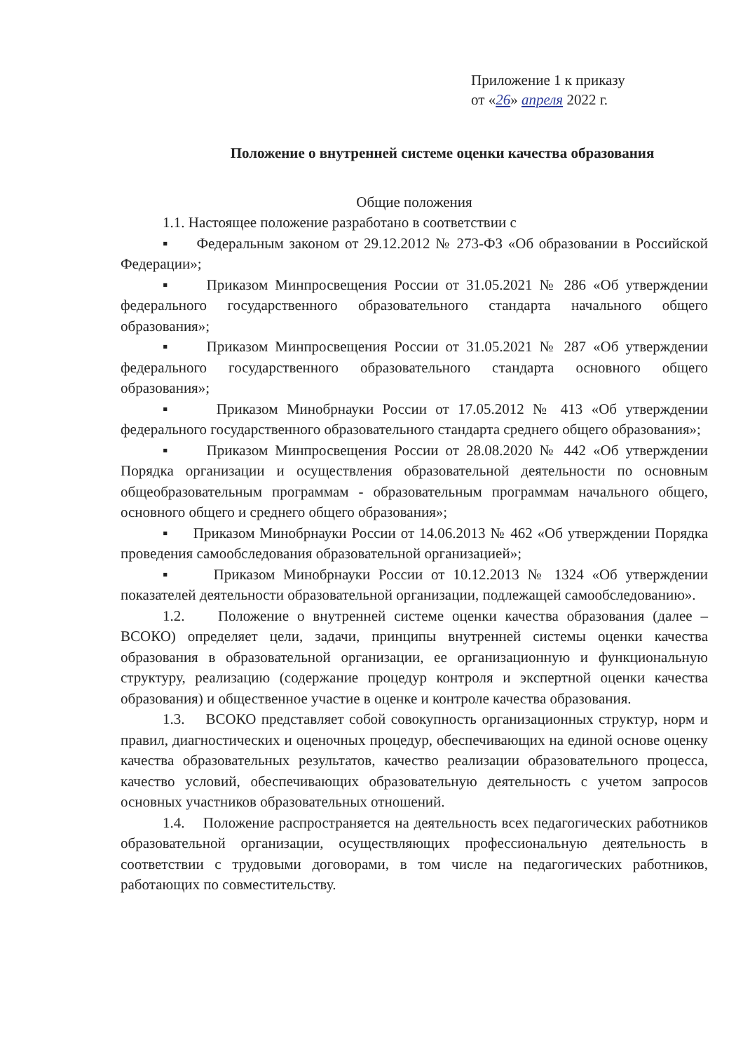Приложение 1 к приказу
от «26» апреля 2022 г.
Положение о внутренней системе оценки качества образования
Общие положения
1.1. Настоящее положение разработано в соответствии с
▪ Федеральным законом от 29.12.2012 № 273-ФЗ «Об образовании в Российской Федерации»;
▪ Приказом Минпросвещения России от 31.05.2021 № 286 «Об утверждении федерального государственного образовательного стандарта начального общего образования»;
▪ Приказом Минпросвещения России от 31.05.2021 № 287 «Об утверждении федерального государственного образовательного стандарта основного общего образования»;
▪ Приказом Минобрнауки России от 17.05.2012 № 413 «Об утверждении федерального государственного образовательного стандарта среднего общего образования»;
▪ Приказом Минпросвещения России от 28.08.2020 № 442 «Об утверждении Порядка организации и осуществления образовательной деятельности по основным общеобразовательным программам - образовательным программам начального общего, основного общего и среднего общего образования»;
▪ Приказом Минобрнауки России от 14.06.2013 № 462 «Об утверждении Порядка проведения самообследования образовательной организацией»;
▪ Приказом Минобрнауки России от 10.12.2013 № 1324 «Об утверждении показателей деятельности образовательной организации, подлежащей самообследованию».
1.2. Положение о внутренней системе оценки качества образования (далее – ВСОКО) определяет цели, задачи, принципы внутренней системы оценки качества образования в образовательной организации, ее организационную и функциональную структуру, реализацию (содержание процедур контроля и экспертной оценки качества образования) и общественное участие в оценке и контроле качества образования.
1.3. ВСОКО представляет собой совокупность организационных структур, норм и правил, диагностических и оценочных процедур, обеспечивающих на единой основе оценку качества образовательных результатов, качество реализации образовательного процесса, качество условий, обеспечивающих образовательную деятельность с учетом запросов основных участников образовательных отношений.
1.4. Положение распространяется на деятельность всех педагогических работников образовательной организации, осуществляющих профессиональную деятельность в соответствии с трудовыми договорами, в том числе на педагогических работников, работающих по совместительству.